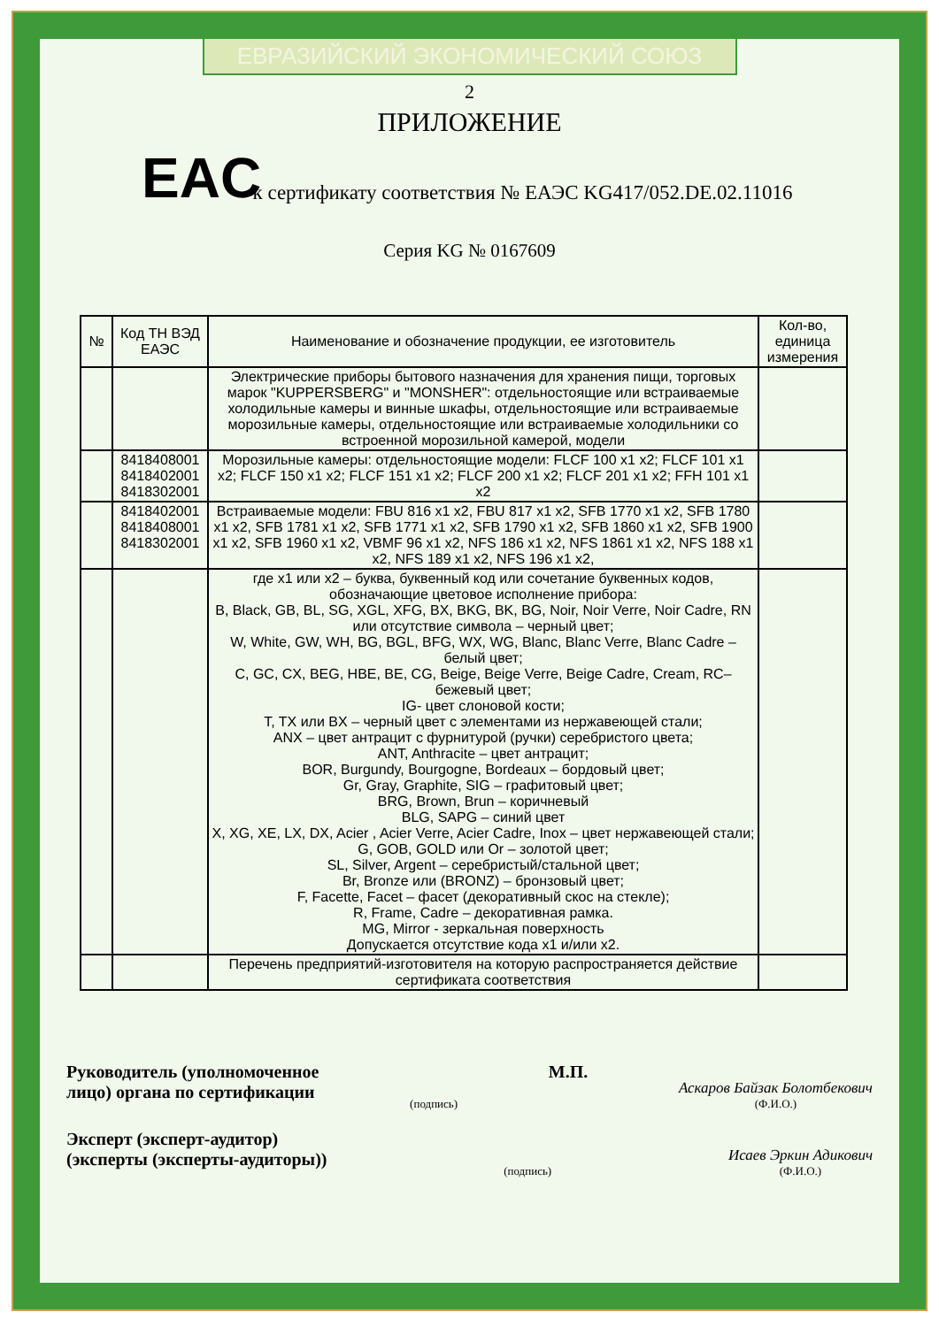ЕВРАЗИЙСКИЙ ЭКОНОМИЧЕСКИЙ СОЮЗ
2
ПРИЛОЖЕНИЕ
EAC
к сертификату соответствия № ЕАЭС KG417/052.DE.02.11016
Серия KG № 0167609
| № | Код ТН ВЭД ЕАЭС | Наименование и обозначение продукции, ее изготовитель | Кол-во, единица измерения |
| --- | --- | --- | --- |
| | | Электрические приборы бытового назначения для хранения пищи, торговых марок "KUPPERSBERG" и "MONSHER": отдельностоящие или встраиваемые холодильные камеры и винные шкафы, отдельностоящие или встраиваемые морозильные камеры, отдельностоящие или встраиваемые холодильники со встроенной морозильной камерой, модели | |
| | 8418408001 8418402001 8418302001 | Морозильные камеры: отдельностоящие модели: FLCF 100 x1 x2; FLCF 101 x1 x2; FLCF 150 x1 x2; FLCF 151 x1 x2; FLCF 200 x1 x2; FLCF 201 x1 x2; FFH 101 x1 x2 | |
| | 8418402001 8418408001 8418302001 | Встраиваемые модели: FBU 816 x1 x2, FBU 817 x1 x2, SFB 1770 x1 x2, SFB 1780 x1 x2, SFB 1781 x1 x2, SFB 1771 x1 x2, SFB 1790 x1 x2, SFB 1860 x1 x2, SFB 1900 x1 x2, SFB 1960 x1 x2, VBMF 96 x1 x2, NFS 186 x1 x2, NFS 1861 x1 x2, NFS 188 x1 x2, NFS 189 x1 x2, NFS 196 x1 x2, | |
| | | где x1 или x2 – буква, буквенный код или сочетание буквенных кодов, обозначающие цветовое исполнение прибора: B, Black, GB, BL, SG, XGL, XFG, BX, BKG, BK, BG, Noir, Noir Verre, Noir Cadre, RN или отсутствие символа – черный цвет; W, White, GW, WH, BG, BGL, BFG, WX, WG, Blanc, Blanc Verre, Blanc Cadre – белый цвет; C, GC, CX, BEG, HBE, BE, CG, Beige, Beige Verre, Beige Cadre, Cream, RC– бежевый цвет; IG- цвет слоновой кости; T, TX или BX – черный цвет с элементами из нержавеющей стали; ANX – цвет антрацит с фурнитурой (ручки) серебристого цвета; ANT, Anthracite – цвет антрацит; BOR, Burgundy, Bourgogne, Bordeaux – бордовый цвет; Gr, Gray, Graphite, SIG – графитовый цвет; BRG, Brown, Brun – коричневый BLG, SAPG – синий цвет X, XG, XE, LX, DX, Acier , Acier Verre, Acier Cadre, Inox – цвет нержавеющей стали; G, GOB, GOLD или Or – золотой цвет; SL, Silver, Argent – серебристый/стальной цвет; Br, Bronze или (BRONZ) – бронзовый цвет; F, Facette, Facet – фасет (декоративный скос на стекле); R, Frame, Cadre – декоративная рамка. MG, Mirror - зеркальная поверхность Допускается отсутствие кода x1 и/или x2. | |
| | | Перечень предприятий-изготовителя на которую распространяется действие сертификата соответствия | |
Руководитель (уполномоченное
лицо) органа по сертификации
(подпись)
М.П.
Аскаров Байзак Болотбекович
(Ф.И.О.)
Эксперт (эксперт-аудитор)
(эксперты (эксперты-аудиторы))
(подпись)
Исаев Эркин Адикович
(Ф.И.О.)